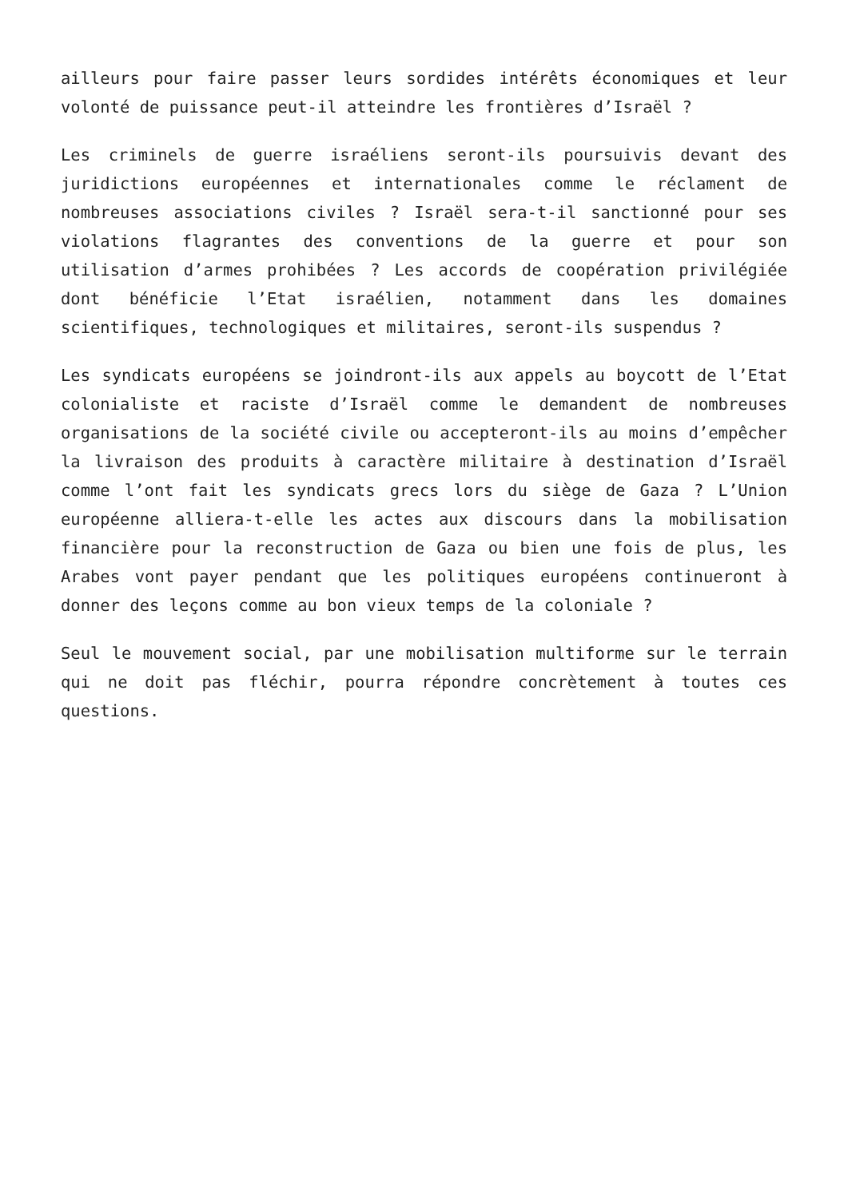ailleurs pour faire passer leurs sordides intérêts économiques et leur volonté de puissance peut-il atteindre les frontières d’Israël ?
Les criminels de guerre israéliens seront-ils poursuivis devant des juridictions européennes et internationales comme le réclament de nombreuses associations civiles ? Israël sera-t-il sanctionné pour ses violations flagrantes des conventions de la guerre et pour son utilisation d’armes prohibées ? Les accords de coopération privilégiée dont bénéficie l’Etat israélien, notamment dans les domaines scientifiques, technologiques et militaires, seront-ils suspendus ?
Les syndicats européens se joindront-ils aux appels au boycott de l’Etat colonialiste et raciste d’Israël comme le demandent de nombreuses organisations de la société civile ou accepteront-ils au moins d’empêcher la livraison des produits à caractère militaire à destination d’Israël comme l’ont fait les syndicats grecs lors du siège de Gaza ? L’Union européenne alliera-t-elle les actes aux discours dans la mobilisation financière pour la reconstruction de Gaza ou bien une fois de plus, les Arabes vont payer pendant que les politiques européens continueront à donner des leçons comme au bon vieux temps de la coloniale ?
Seul le mouvement social, par une mobilisation multiforme sur le terrain qui ne doit pas fléchir, pourra répondre concrètement à toutes ces questions.